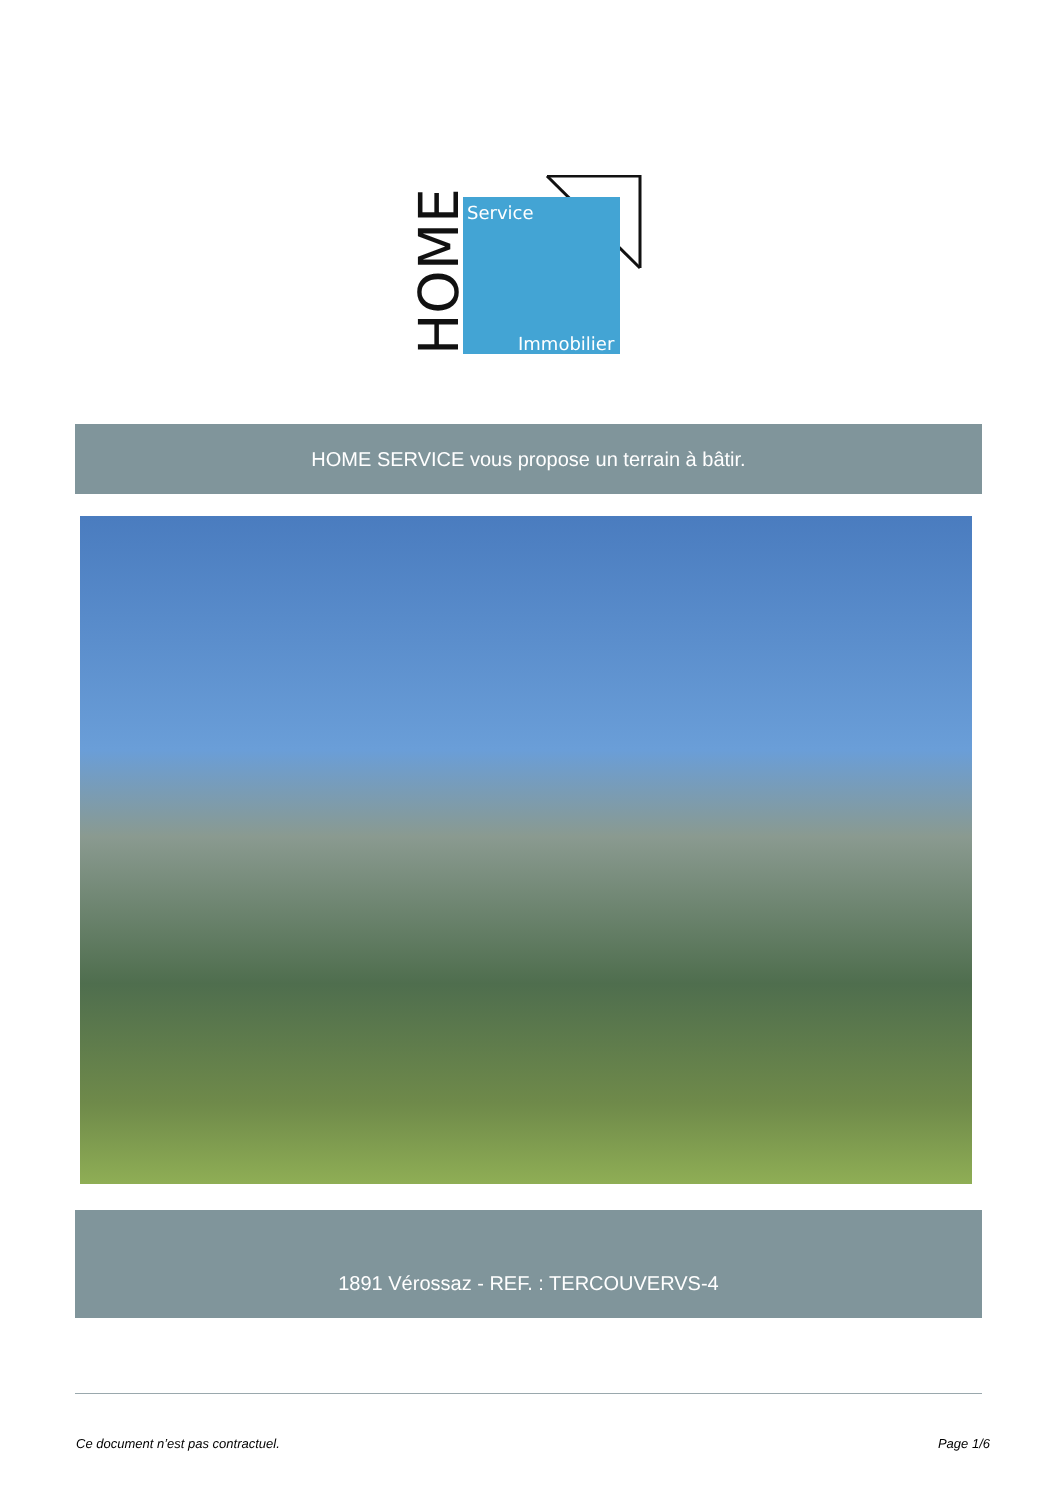Service
Immobilier
HOME
HOME SERVICE vous propose un terrain à bâtir.
1891 Vérossaz - REF. : TERCOUVERVS-4
Ce document n’est pas contractuel. Page 1/6